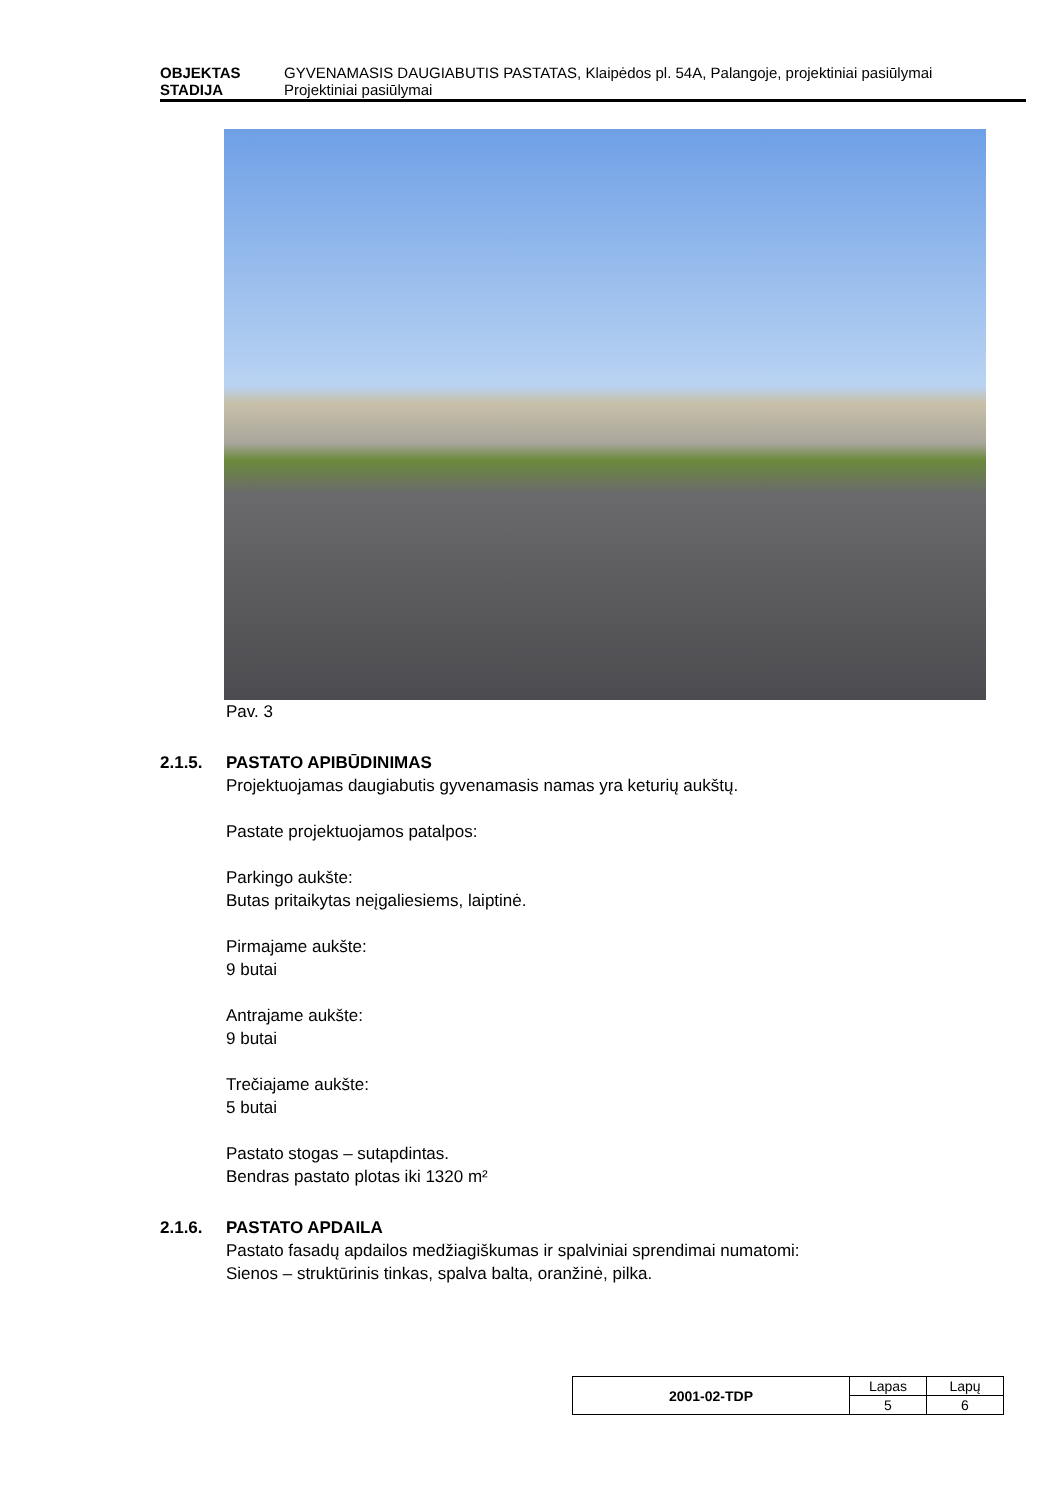OBJEKTAS GYVENAMASIS DAUGIABUTIS PASTATAS, Klaipėdos pl. 54A, Palangoje, projektiniai pasiūlymai
STADIJA Projektiniai pasiūlymai
Pav. 3
2.1.5. PASTATO APIBŪDINIMAS
Projektuojamas daugiabutis gyvenamasis namas yra keturių aukštų.
Pastate projektuojamos patalpos:
Parkingo aukšte:
Butas pritaikytas neįgaliesiems, laiptinė.
Pirmajame aukšte:
9 butai
Antrajame aukšte:
9 butai
Trečiajame aukšte:
5 butai
Pastato stogas – sutapdintas.
Bendras pastato plotas iki 1320 m²
2.1.6. PASTATO APDAILA
Pastato fasadų apdailos medžiagiškumas ir spalviniai sprendimai numatomi:
Sienos – struktūrinis tinkas, spalva balta, oranžinė, pilka.
| 2001-02-TDP | Lapas | Lapų |
| | 5 | 6 |